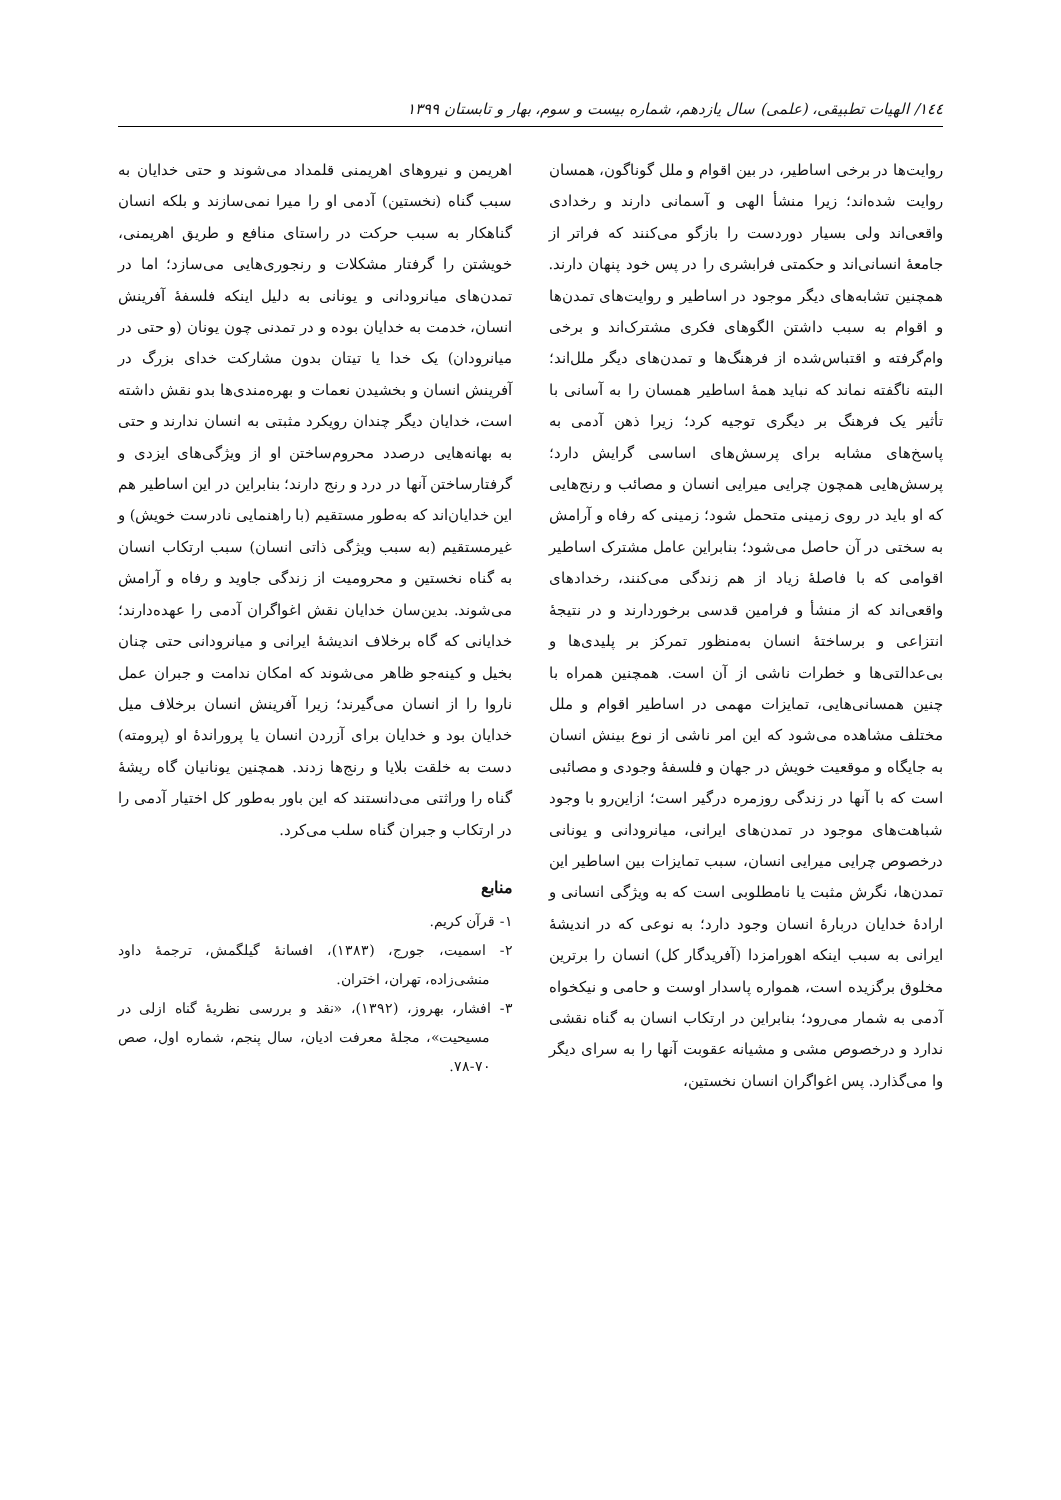١٤٤/ الهیات تطبیقی، (علمی) سال یازدهم، شماره بیست و سوم، بهار و تابستان ١٣٩٩
روایت‌ها در برخی اساطیر، در بین اقوام و ملل گوناگون، همسان روایت شده‌اند؛ زیرا منشأ الهی و آسمانی دارند و رخدادی واقعی‌اند ولی بسیار دوردست را بازگو می‌کنند که فراتر از جامعهٔ انسانی‌اند و حکمتی فرابشری را در پس خود پنهان دارند. همچنین تشابه‌های دیگر موجود در اساطیر و روایت‌های تمدن‌ها و اقوام به سبب داشتن الگوهای فکری مشترک‌اند و برخی وام‌گرفته و اقتباس‌شده از فرهنگ‌ها و تمدن‌های دیگر ملل‌اند؛ البته ناگفته نماند که نباید همهٔ اساطیر همسان را به آسانی با تأثیر یک فرهنگ بر دیگری توجیه کرد؛ زیرا ذهن آدمی به پاسخ‌های مشابه برای پرسش‌های اساسی گرایش دارد؛ پرسش‌هایی همچون چرایی میرایی انسان و مصائب و رنج‌هایی که او باید در روی زمینی متحمل شود؛ زمینی که رفاه و آرامش به سختی در آن حاصل می‌شود؛ بنابراین عامل مشترک اساطیر اقوامی که با فاصلهٔ زیاد از هم زندگی می‌کنند، رخدادهای واقعی‌اند که از منشأ و فرامین قدسی برخوردارند و در نتیجهٔ انتزاعی و برساختهٔ انسان به‌منظور تمرکز بر پلیدی‌ها و بی‌عدالتی‌ها و خطرات ناشی از آن است. همچنین همراه با چنین همسانی‌هایی، تمایزات مهمی در اساطیر اقوام و ملل مختلف مشاهده می‌شود که این امر ناشی از نوع بینش انسان به جایگاه و موقعیت خویش در جهان و فلسفهٔ وجودی و مصائبی است که با آنها در زندگی روزمره درگیر است؛ ازاین‌رو با وجود شباهت‌های موجود در تمدن‌های ایرانی، میانرودانی و یونانی درخصوص چرایی میرایی انسان، سبب تمایزات بین اساطیر این تمدن‌ها، نگرش مثبت یا نامطلوبی است که به ویژگی انسانی و ارادهٔ خدایان دربارهٔ انسان وجود دارد؛ به نوعی که در اندیشهٔ ایرانی به سبب اینکه اهورامزدا (آفریدگار کل) انسان را برترین مخلوق برگزیده است، همواره پاسدار اوست و حامی و نیکخواه آدمی به شمار می‌رود؛ بنابراین در ارتکاب انسان به گناه نقشی ندارد و درخصوص مشی و مشیانه عقوبت آنها را به سرای دیگر وا می‌گذارد. پس اغواگران انسان نخستین،
اهریمن و نیروهای اهریمنی قلمداد می‌شوند و حتی خدایان به سبب گناه (نخستین) آدمی او را میرا نمی‌سازند و بلکه انسان گناهکار به سبب حرکت در راستای منافع و طریق اهریمنی، خویشتن را گرفتار مشکلات و رنجوری‌هایی می‌سازد؛ اما در تمدن‌های میانرودانی و یونانی به دلیل اینکه فلسفهٔ آفرینش انسان، خدمت به خدایان بوده و در تمدنی چون یونان (و حتی در میانرودان) یک خدا یا تیتان بدون مشارکت خدای بزرگ در آفرینش انسان و بخشیدن نعمات و بهره‌مندی‌ها بدو نقش داشته است، خدایان دیگر چندان رویکرد مثبتی به انسان ندارند و حتی به بهانه‌هایی درصدد محروم‌ساختن او از ویژگی‌های ایزدی و گرفتارساختن آنها در درد و رنج دارند؛ بنابراین در این اساطیر هم این خدایان‌اند که به‌طور مستقیم (با راهنمایی نادرست خویش) و غیرمستقیم (به سبب ویژگی ذاتی انسان) سبب ارتکاب انسان به گناه نخستین و محرومیت از زندگی جاوید و رفاه و آرامش می‌شوند. بدین‌سان خدایان نقش اغواگران آدمی را عهده‌دارند؛ خدایانی که گاه برخلاف اندیشهٔ ایرانی و میانرودانی حتی چنان بخیل و کینه‌جو ظاهر می‌شوند که امکان ندامت و جبران عمل ناروا را از انسان می‌گیرند؛ زیرا آفرینش انسان برخلاف میل خدایان بود و خدایان برای آزردن انسان یا پروراندهٔ او (پرومته) دست به خلقت بلایا و رنج‌ها زدند. همچنین یونانیان گاه ریشهٔ گناه را وراثتی می‌دانستند که این باور به‌طور کل اختیار آدمی را در ارتکاب و جبران گناه سلب می‌کرد.
منابع
١- قرآن کریم.
٢- اسمیت، جورج، (١٣٨٣)، افسانهٔ گیلگمش، ترجمهٔ داود منشی‌زاده، تهران، اختران.
٣- افشار، بهروز، (١٣٩٢)، «نقد و بررسی نظریهٔ گناه ازلی در مسیحیت»، مجلهٔ معرفت ادیان، سال پنجم، شماره اول، صص ٧٠-٧٨.